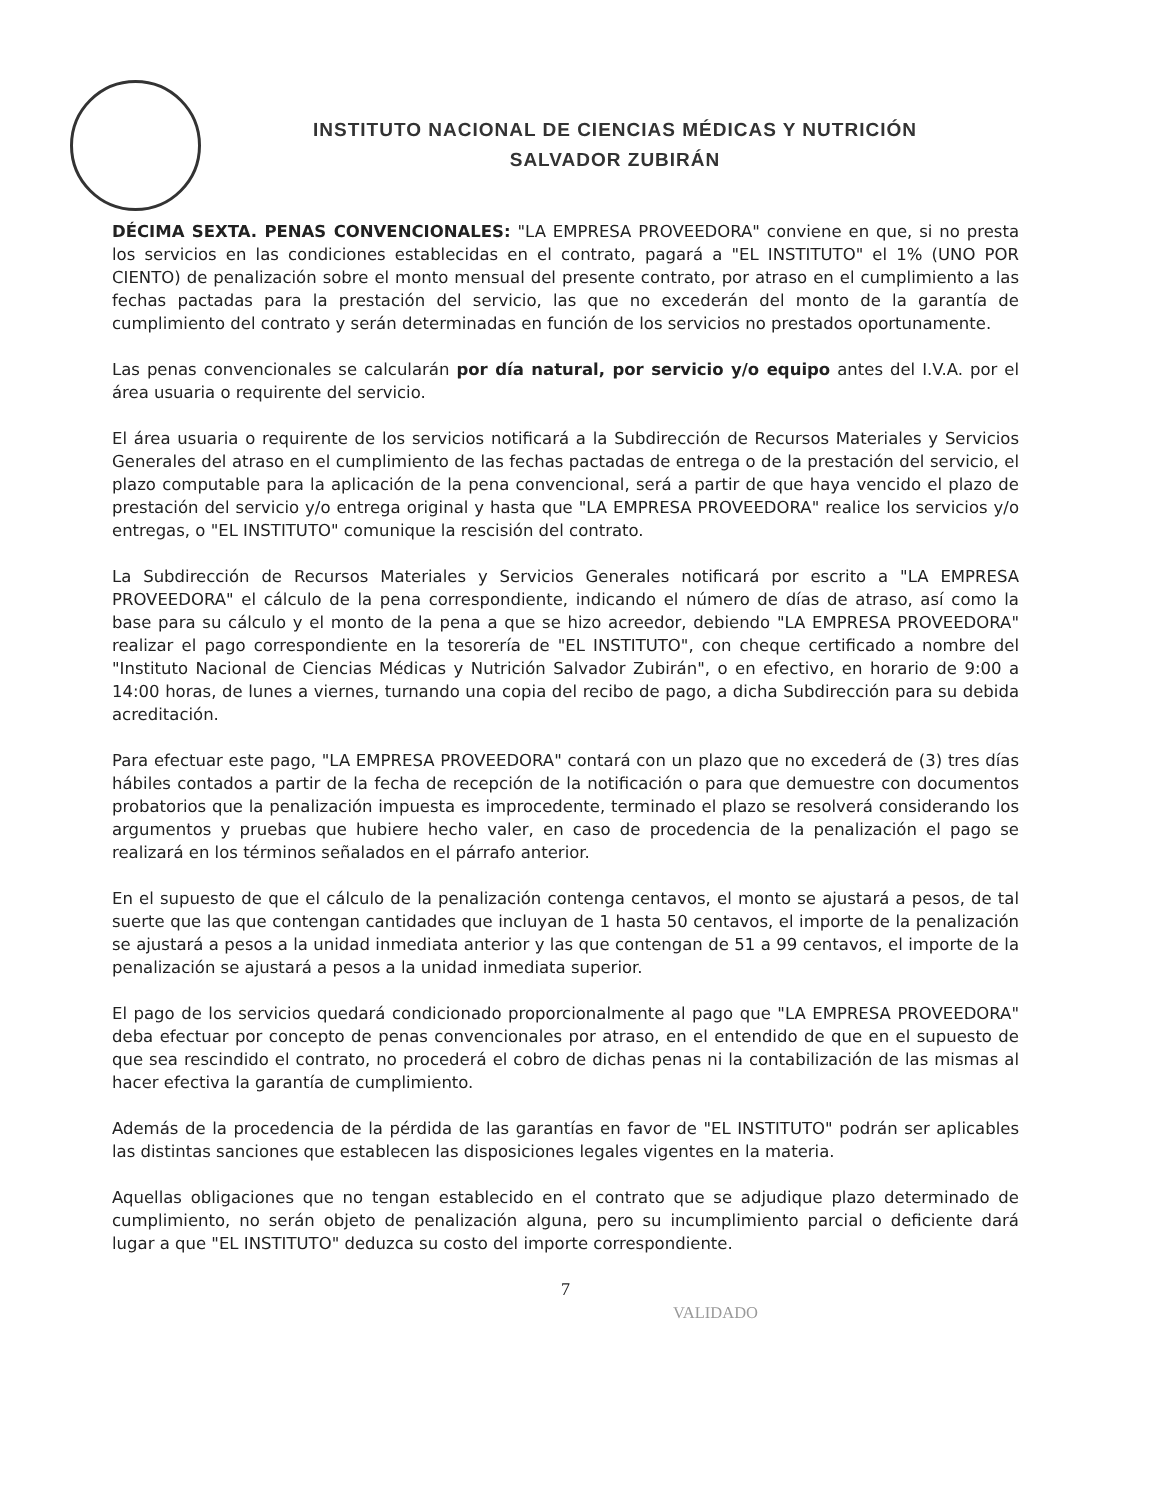INSTITUTO NACIONAL DE CIENCIAS MÉDICAS Y NUTRICIÓN
SALVADOR ZUBIRÁN
DÉCIMA SEXTA. PENAS CONVENCIONALES: "LA EMPRESA PROVEEDORA" conviene en que, si no presta los servicios en las condiciones establecidas en el contrato, pagará a "EL INSTITUTO" el 1% (UNO POR CIENTO) de penalización sobre el monto mensual del presente contrato, por atraso en el cumplimiento a las fechas pactadas para la prestación del servicio, las que no excederán del monto de la garantía de cumplimiento del contrato y serán determinadas en función de los servicios no prestados oportunamente.
Las penas convencionales se calcularán por día natural, por servicio y/o equipo antes del I.V.A. por el área usuaria o requirente del servicio.
El área usuaria o requirente de los servicios notificará a la Subdirección de Recursos Materiales y Servicios Generales del atraso en el cumplimiento de las fechas pactadas de entrega o de la prestación del servicio, el plazo computable para la aplicación de la pena convencional, será a partir de que haya vencido el plazo de prestación del servicio y/o entrega original y hasta que "LA EMPRESA PROVEEDORA" realice los servicios y/o entregas, o "EL INSTITUTO" comunique la rescisión del contrato.
La Subdirección de Recursos Materiales y Servicios Generales notificará por escrito a "LA EMPRESA PROVEEDORA" el cálculo de la pena correspondiente, indicando el número de días de atraso, así como la base para su cálculo y el monto de la pena a que se hizo acreedor, debiendo "LA EMPRESA PROVEEDORA" realizar el pago correspondiente en la tesorería de "EL INSTITUTO", con cheque certificado a nombre del "Instituto Nacional de Ciencias Médicas y Nutrición Salvador Zubirán", o en efectivo, en horario de 9:00 a 14:00 horas, de lunes a viernes, turnando una copia del recibo de pago, a dicha Subdirección para su debida acreditación.
Para efectuar este pago, "LA EMPRESA PROVEEDORA" contará con un plazo que no excederá de (3) tres días hábiles contados a partir de la fecha de recepción de la notificación o para que demuestre con documentos probatorios que la penalización impuesta es improcedente, terminado el plazo se resolverá considerando los argumentos y pruebas que hubiere hecho valer, en caso de procedencia de la penalización el pago se realizará en los términos señalados en el párrafo anterior.
En el supuesto de que el cálculo de la penalización contenga centavos, el monto se ajustará a pesos, de tal suerte que las que contengan cantidades que incluyan de 1 hasta 50 centavos, el importe de la penalización se ajustará a pesos a la unidad inmediata anterior y las que contengan de 51 a 99 centavos, el importe de la penalización se ajustará a pesos a la unidad inmediata superior.
El pago de los servicios quedará condicionado proporcionalmente al pago que "LA EMPRESA PROVEEDORA" deba efectuar por concepto de penas convencionales por atraso, en el entendido de que en el supuesto de que sea rescindido el contrato, no procederá el cobro de dichas penas ni la contabilización de las mismas al hacer efectiva la garantía de cumplimiento.
Además de la procedencia de la pérdida de las garantías en favor de "EL INSTITUTO" podrán ser aplicables las distintas sanciones que establecen las disposiciones legales vigentes en la materia.
Aquellas obligaciones que no tengan establecido en el contrato que se adjudique plazo determinado de cumplimiento, no serán objeto de penalización alguna, pero su incumplimiento parcial o deficiente dará lugar a que "EL INSTITUTO" deduzca su costo del importe correspondiente.
7
VALIDADO